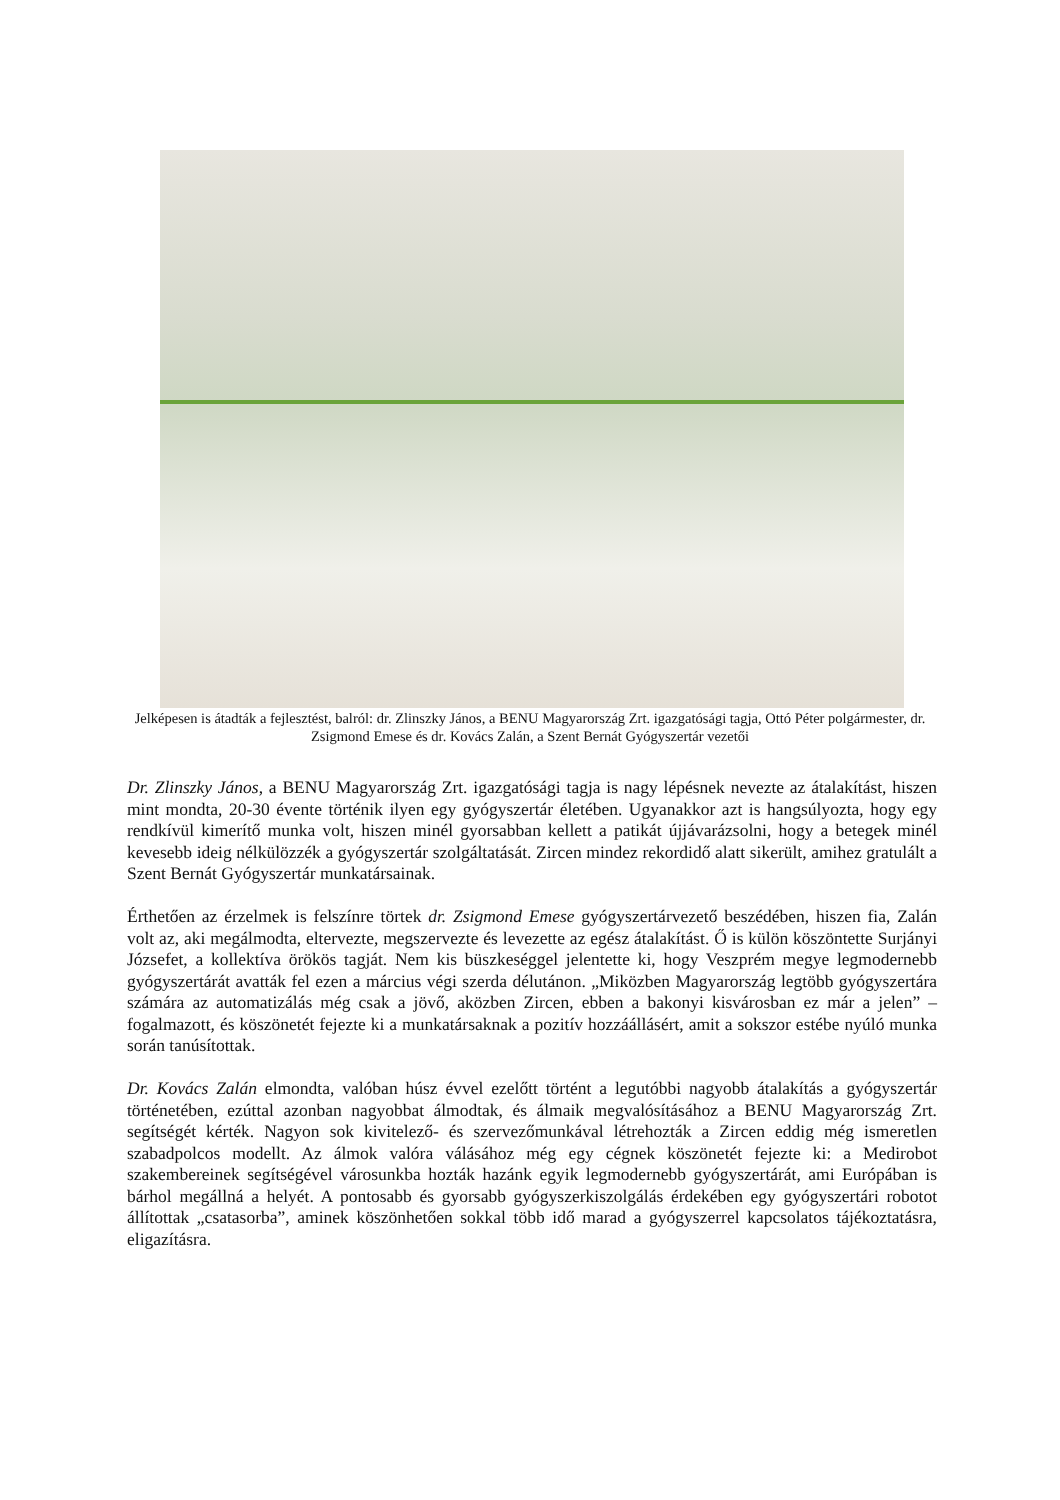Jelképesen is átadták a fejlesztést, balról: dr. Zlinszky János, a BENU Magyarország Zrt. igazgatósági tagja, Ottó Péter polgármester, dr. Zsigmond Emese és dr. Kovács Zalán, a Szent Bernát Gyógyszertár vezetői
Dr. Zlinszky János, a BENU Magyarország Zrt. igazgatósági tagja is nagy lépésnek nevezte az átalakítást, hiszen mint mondta, 20-30 évente történik ilyen egy gyógyszertár életében. Ugyanakkor azt is hangsúlyozta, hogy egy rendkívül kimerítő munka volt, hiszen minél gyorsabban kellett a patikát újjávarázsolni, hogy a betegek minél kevesebb ideig nélkülözzék a gyógyszertár szolgáltatását. Zircen mindez rekordidő alatt sikerült, amihez gratulált a Szent Bernát Gyógyszertár munkatársainak.
Érthetően az érzelmek is felszínre törtek dr. Zsigmond Emese gyógyszertárvezető beszédében, hiszen fia, Zalán volt az, aki megálmodta, eltervezte, megszervezte és levezette az egész átalakítást. Ő is külön köszöntette Surjányi Józsefet, a kollektíva örökös tagját. Nem kis büszkeséggel jelentette ki, hogy Veszprém megye legmodernebb gyógyszertárát avatták fel ezen a március végi szerda délutánon. „Miközben Magyarország legtöbb gyógyszertára számára az automatizálás még csak a jövő, aközben Zircen, ebben a bakonyi kisvárosban ez már a jelen” – fogalmazott, és köszönetét fejezte ki a munkatársaknak a pozitív hozzáállásért, amit a sokszor estébe nyúló munka során tanúsítottak.
Dr. Kovács Zalán elmondta, valóban húsz évvel ezelőtt történt a legutóbbi nagyobb átalakítás a gyógyszertár történetében, ezúttal azonban nagyobbat álmodtak, és álmaik megvalósításához a BENU Magyarország Zrt. segítségét kérték. Nagyon sok kivitelező- és szervezőmunkával létrehozták a Zircen eddig még ismeretlen szabadpolcos modellt. Az álmok valóra válásához még egy cégnek köszönetét fejezte ki: a Medirobot szakembereinek segítségével városunkba hozták hazánk egyik legmodernebb gyógyszertárát, ami Európában is bárhol megállná a helyét. A pontosabb és gyorsabb gyógyszerkiszolgálás érdekében egy gyógyszertári robotot állítottak „csatasorba”, aminek köszönhetően sokkal több idő marad a gyógyszerrel kapcsolatos tájékoztatásra, eligazításra.